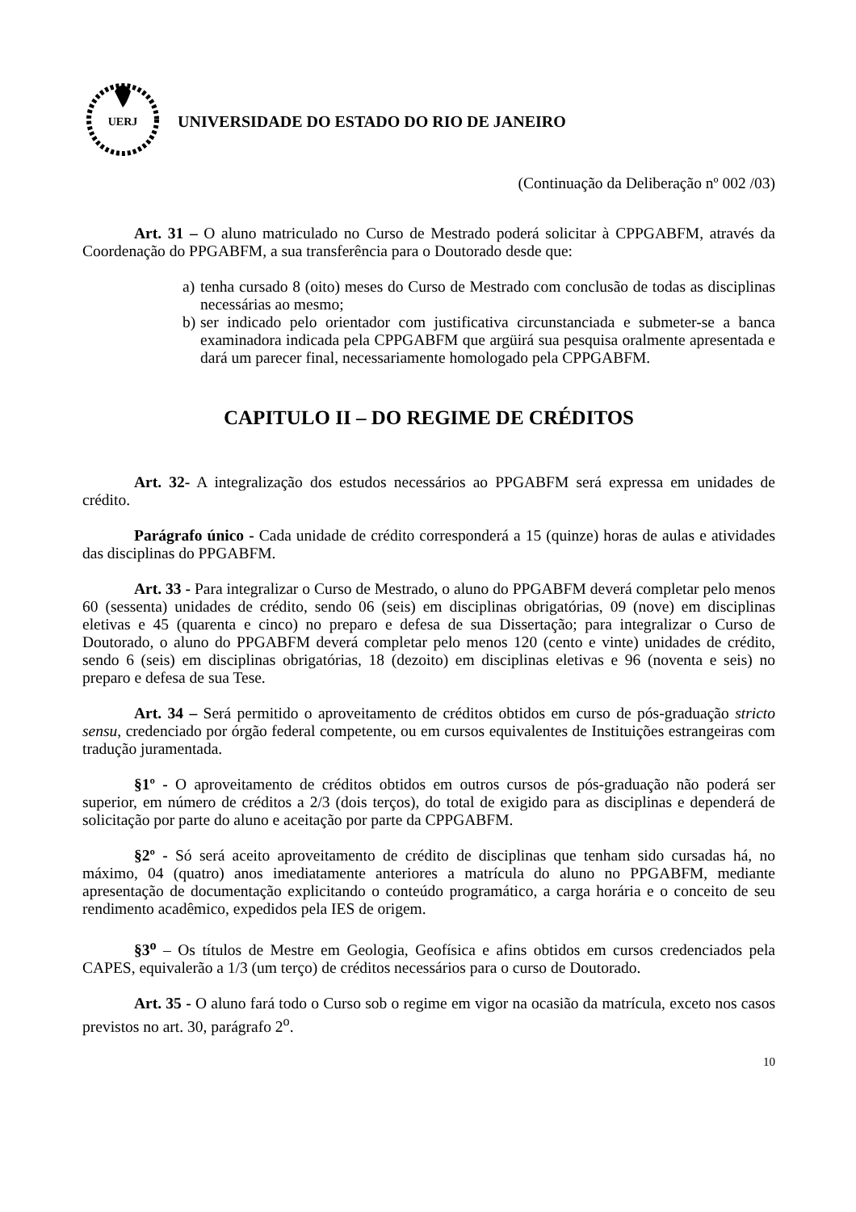UERJ
UNIVERSIDADE DO ESTADO DO RIO DE JANEIRO
(Continuação da Deliberação nº 002 /03)
Art. 31 – O aluno matriculado no Curso de Mestrado poderá solicitar à CPPGABFM, através da Coordenação do PPGABFM, a sua transferência para o Doutorado desde que:
a) tenha cursado 8 (oito) meses do Curso de Mestrado com conclusão de todas as disciplinas necessárias ao mesmo;
b) ser indicado pelo orientador com justificativa circunstanciada e submeter-se a banca examinadora indicada pela CPPGABFM que argüirá sua pesquisa oralmente apresentada e dará um parecer final, necessariamente homologado pela CPPGABFM.
CAPITULO II – DO REGIME DE CRÉDITOS
Art. 32- A integralização dos estudos necessários ao PPGABFM será expressa em unidades de crédito.
Parágrafo único - Cada unidade de crédito corresponderá a 15 (quinze) horas de aulas e atividades das disciplinas do PPGABFM.
Art. 33 - Para integralizar o Curso de Mestrado, o aluno do PPGABFM deverá completar pelo menos 60 (sessenta) unidades de crédito, sendo 06 (seis) em disciplinas obrigatórias, 09 (nove) em disciplinas eletivas e 45 (quarenta e cinco) no preparo e defesa de sua Dissertação; para integralizar o Curso de Doutorado, o aluno do PPGABFM deverá completar pelo menos 120 (cento e vinte) unidades de crédito, sendo 6 (seis) em disciplinas obrigatórias, 18 (dezoito) em disciplinas eletivas e 96 (noventa e seis) no preparo e defesa de sua Tese.
Art. 34 – Será permitido o aproveitamento de créditos obtidos em curso de pós-graduação stricto sensu, credenciado por órgão federal competente, ou em cursos equivalentes de Instituições estrangeiras com tradução juramentada.
§1º - O aproveitamento de créditos obtidos em outros cursos de pós-graduação não poderá ser superior, em número de créditos a 2/3 (dois terços), do total de exigido para as disciplinas e dependerá de solicitação por parte do aluno e aceitação por parte da CPPGABFM.
§2º - Só será aceito aproveitamento de crédito de disciplinas que tenham sido cursadas há, no máximo, 04 (quatro) anos imediatamente anteriores a matrícula do aluno no PPGABFM, mediante apresentação de documentação explicitando o conteúdo programático, a carga horária e o conceito de seu rendimento acadêmico, expedidos pela IES de origem.
§3<sup>o</sup> – Os títulos de Mestre em Geologia, Geofísica e afins obtidos em cursos credenciados pela CAPES, equivalerão a 1/3 (um terço) de créditos necessários para o curso de Doutorado.
Art. 35 - O aluno fará todo o Curso sob o regime em vigor na ocasião da matrícula, exceto nos casos previstos no art. 30, parágrafo 2<sup>o</sup>.
10